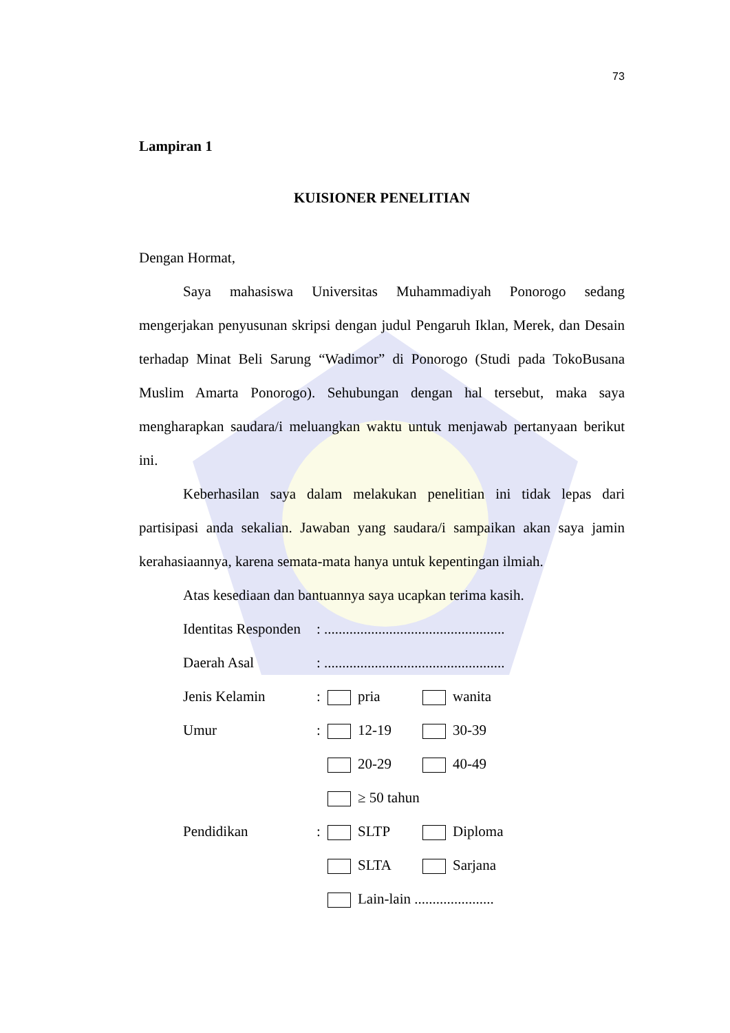73
Lampiran 1
KUISIONER PENELITIAN
Dengan Hormat,
Saya mahasiswa Universitas Muhammadiyah Ponorogo sedang mengerjakan penyusunan skripsi dengan judul Pengaruh Iklan, Merek, dan Desain terhadap Minat Beli Sarung “Wadimor” di Ponorogo (Studi pada TokoBusana Muslim Amarta Ponorogo). Sehubungan dengan hal tersebut, maka saya mengharapkan saudara/i meluangkan waktu untuk menjawab pertanyaan berikut ini.
Keberhasilan saya dalam melakukan penelitian ini tidak lepas dari partisipasi anda sekalian. Jawaban yang saudara/i sampaikan akan saya jamin kerahasiaannya, karena semata-mata hanya untuk kepentingan ilmiah.
Atas kesediaan dan bantuannya saya ucapkan terima kasih.
| Identitas Responden | : .................................................. | | |
| Daerah Asal | : .................................................. | | |
| Jenis Kelamin | : | pria | wanita |
| Umur | : | 12-19 | 30-39 |
| | | 20-29 | 40-49 |
| | | ≥ 50 tahun | |
| Pendidikan | : | SLTP | Diploma |
| | | SLTA | Sarjana |
| | | Lain-lain ...................... | |